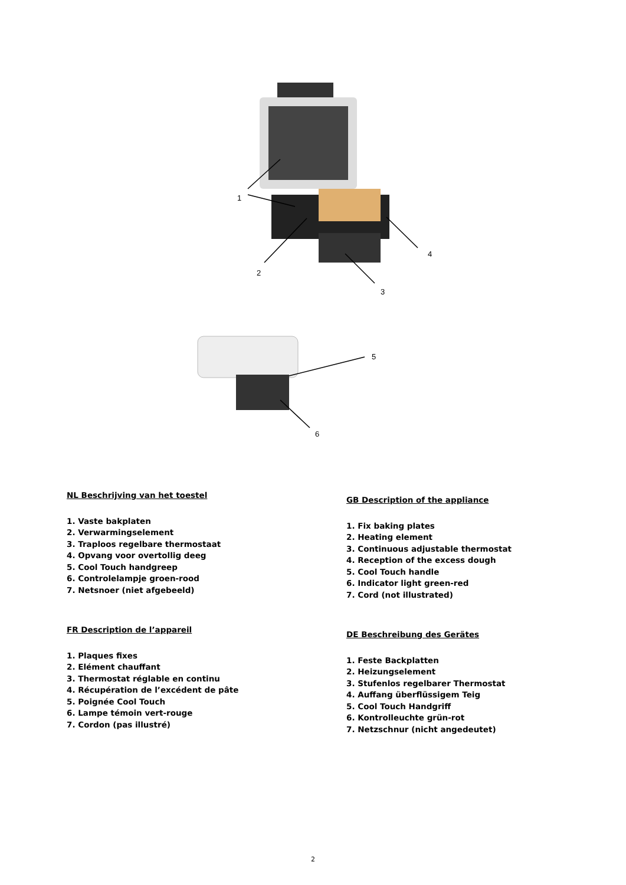1
2
3
4
5
6
NL Beschrijving van het toestel
1. Vaste bakplaten
2. Verwarmingselement
3. Traploos regelbare thermostaat
4. Opvang voor overtollig deeg
5. Cool Touch handgreep
6. Controlelampje groen-rood
7. Netsnoer (niet afgebeeld)
FR Description de l’appareil
1. Plaques fixes
2. Elément chauffant
3. Thermostat réglable en continu
4. Récupération de l’excédent de pâte
5. Poignée Cool Touch
6. Lampe témoin vert-rouge
7. Cordon (pas illustré)
GB Description of the appliance
1. Fix baking plates
2. Heating element
3. Continuous adjustable thermostat
4. Reception of the excess dough
5. Cool Touch handle
6. Indicator light green-red
7. Cord (not illustrated)
DE Beschreibung des Gerätes
1. Feste Backplatten
2. Heizungselement
3. Stufenlos regelbarer Thermostat
4. Auffang überflüssigem Teig
5. Cool Touch Handgriff
6. Kontrolleuchte grün-rot
7. Netzschnur (nicht angedeutet)
2